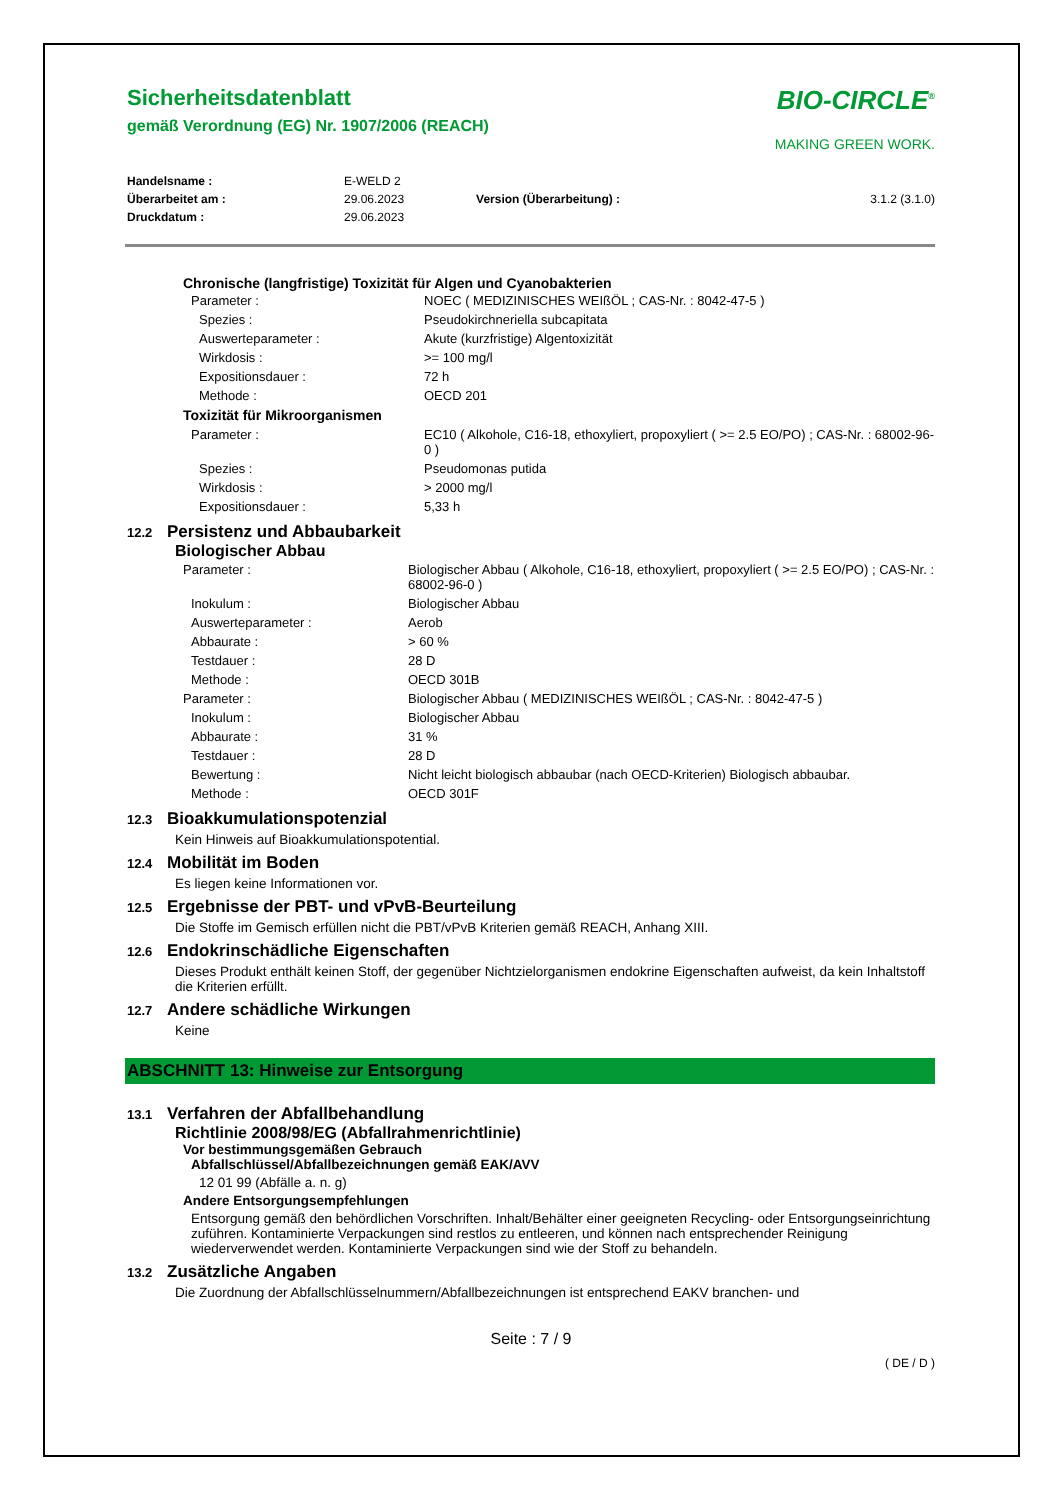Sicherheitsdatenblatt
gemäß Verordnung (EG) Nr. 1907/2006 (REACH)
BIO-CIRCLE<sup>®</sup>
MAKING GREEN WORK.
| Handelsname : | E-WELD 2 | | |
| Überarbeitet am : | 29.06.2023 | Version (Überarbeitung) : | 3.1.2 (3.1.0) |
| Druckdatum : | 29.06.2023 | | |
Chronische (langfristige) Toxizität für Algen und Cyanobakterien
| Parameter : | NOEC ( MEDIZINISCHES WEIßÖL ; CAS-Nr. : 8042-47-5 ) |
| Spezies : | Pseudokirchneriella subcapitata |
| Auswerteparameter : | Akute (kurzfristige) Algentoxizität |
| Wirkdosis : | >= 100 mg/l |
| Expositionsdauer : | 72 h |
| Methode : | OECD 201 |
| Toxizität für Mikroorganismen | |
| Parameter : | EC10 ( Alkohole, C16-18, ethoxyliert, propoxyliert ( >= 2.5 EO/PO) ; CAS-Nr. : 68002-96-0 ) |
| Spezies : | Pseudomonas putida |
| Wirkdosis : | > 2000 mg/l |
| Expositionsdauer : | 5,33 h |
12.2 Persistenz und Abbaubarkeit
Biologischer Abbau
| Parameter : | Biologischer Abbau ( Alkohole, C16-18, ethoxyliert, propoxyliert ( >= 2.5 EO/PO) ; CAS-Nr. : 68002-96-0 ) |
| Inokulum : | Biologischer Abbau |
| Auswerteparameter : | Aerob |
| Abbaurate : | > 60 % |
| Testdauer : | 28 D |
| Methode : | OECD 301B |
| Parameter : | Biologischer Abbau ( MEDIZINISCHES WEIßÖL ; CAS-Nr. : 8042-47-5 ) |
| Inokulum : | Biologischer Abbau |
| Abbaurate : | 31 % |
| Testdauer : | 28 D |
| Bewertung : | Nicht leicht biologisch abbaubar (nach OECD-Kriterien) Biologisch abbaubar. |
| Methode : | OECD 301F |
12.3 Bioakkumulationspotenzial
Kein Hinweis auf Bioakkumulationspotential.
12.4 Mobilität im Boden
Es liegen keine Informationen vor.
12.5 Ergebnisse der PBT- und vPvB-Beurteilung
Die Stoffe im Gemisch erfüllen nicht die PBT/vPvB Kriterien gemäß REACH, Anhang XIII.
12.6 Endokrinschädliche Eigenschaften
Dieses Produkt enthält keinen Stoff, der gegenüber Nichtzielorganismen endokrine Eigenschaften aufweist, da kein Inhaltstoff die Kriterien erfüllt.
12.7 Andere schädliche Wirkungen
Keine
ABSCHNITT 13: Hinweise zur Entsorgung
13.1 Verfahren der Abfallbehandlung
Richtlinie 2008/98/EG (Abfallrahmenrichtlinie)
Vor bestimmungsgemäßen Gebrauch
Abfallschlüssel/Abfallbezeichnungen gemäß EAK/AVV
12 01 99 (Abfälle a. n. g)
Andere Entsorgungsempfehlungen
Entsorgung gemäß den behördlichen Vorschriften. Inhalt/Behälter einer geeigneten Recycling- oder Entsorgungseinrichtung zuführen. Kontaminierte Verpackungen sind restlos zu entleeren, und können nach entsprechender Reinigung wiederverwendet werden. Kontaminierte Verpackungen sind wie der Stoff zu behandeln.
13.2 Zusätzliche Angaben
Die Zuordnung der Abfallschlüsselnummern/Abfallbezeichnungen ist entsprechend EAKV branchen- und
Seite : 7 / 9
( DE / D )